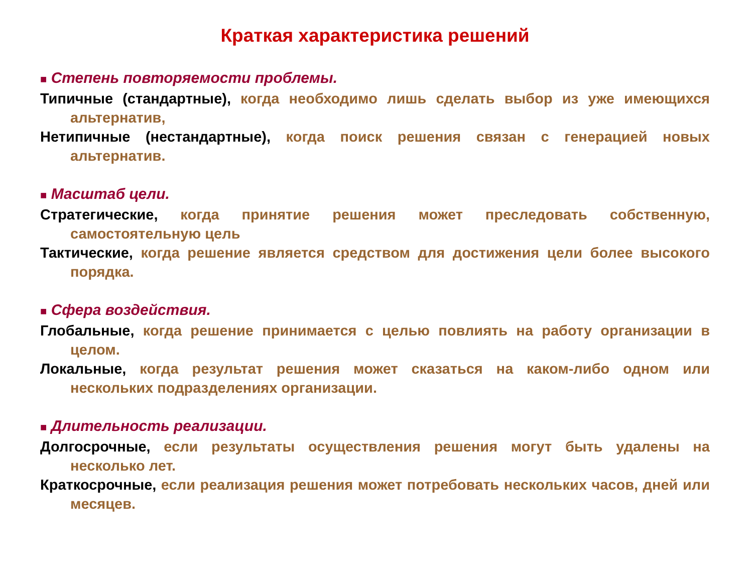Краткая характеристика решений
■ Степень повторяемости проблемы.
Типичные (стандартные), когда необходимо лишь сделать выбор из уже имеющихся альтернатив,
Нетипичные (нестандартные), когда поиск решения связан с генерацией новых альтернатив.
■ Масштаб цели.
Стратегические, когда принятие решения может преследовать собственную, самостоятельную цель
Тактические, когда решение является средством для достижения цели более высокого порядка.
■ Сфера воздействия.
Глобальные, когда решение принимается с целью повлиять на работу организации в целом.
Локальные, когда результат решения может сказаться на каком-либо одном или нескольких подразделениях организации.
■ Длительность реализации.
Долгосрочные, если результаты осуществления решения могут быть удалены на несколько лет.
Краткосрочные, если реализация решения может потребовать нескольких часов, дней или месяцев.